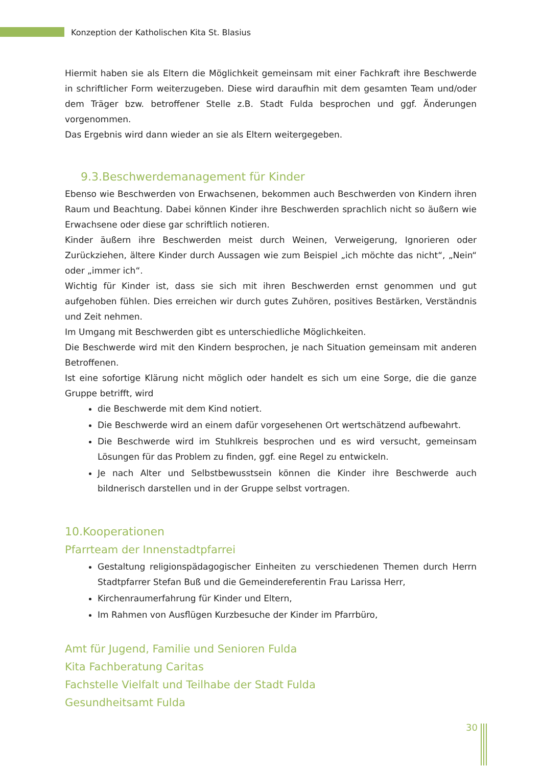Konzeption der Katholischen Kita St. Blasius
Hiermit haben sie als Eltern die Möglichkeit gemeinsam mit einer Fachkraft ihre Beschwerde in schriftlicher Form weiterzugeben. Diese wird daraufhin mit dem gesamten Team und/oder dem Träger bzw. betroffener Stelle z.B. Stadt Fulda besprochen und ggf. Änderungen vorgenommen.
Das Ergebnis wird dann wieder an sie als Eltern weitergegeben.
9.3.Beschwerdemanagement für Kinder
Ebenso wie Beschwerden von Erwachsenen, bekommen auch Beschwerden von Kindern ihren Raum und Beachtung. Dabei können Kinder ihre Beschwerden sprachlich nicht so äußern wie Erwachsene oder diese gar schriftlich notieren.
Kinder äußern ihre Beschwerden meist durch Weinen, Verweigerung, Ignorieren oder Zurückziehen, ältere Kinder durch Aussagen wie zum Beispiel „ich möchte das nicht“, „Nein“ oder „immer ich“.
Wichtig für Kinder ist, dass sie sich mit ihren Beschwerden ernst genommen und gut aufgehoben fühlen. Dies erreichen wir durch gutes Zuhören, positives Bestärken, Verständnis und Zeit nehmen.
Im Umgang mit Beschwerden gibt es unterschiedliche Möglichkeiten.
Die Beschwerde wird mit den Kindern besprochen, je nach Situation gemeinsam mit anderen Betroffenen.
Ist eine sofortige Klärung nicht möglich oder handelt es sich um eine Sorge, die die ganze Gruppe betrifft, wird
die Beschwerde mit dem Kind notiert.
Die Beschwerde wird an einem dafür vorgesehenen Ort wertschätzend aufbewahrt.
Die Beschwerde wird im Stuhlkreis besprochen und es wird versucht, gemeinsam Lösungen für das Problem zu finden, ggf. eine Regel zu entwickeln.
Je nach Alter und Selbstbewusstsein können die Kinder ihre Beschwerde auch bildnerisch darstellen und in der Gruppe selbst vortragen.
10.Kooperationen
Pfarrteam der Innenstadtpfarrei
Gestaltung religionspädagogischer Einheiten zu verschiedenen Themen durch Herrn Stadtpfarrer Stefan Buß und die Gemeindereferentin Frau Larissa Herr,
Kirchenraumerfahrung für Kinder und Eltern,
Im Rahmen von Ausflügen Kurzbesuche der Kinder im Pfarrbüro,
Amt für Jugend, Familie und Senioren Fulda
Kita Fachberatung Caritas
Fachstelle Vielfalt und Teilhabe der Stadt Fulda
Gesundheitsamt Fulda
30